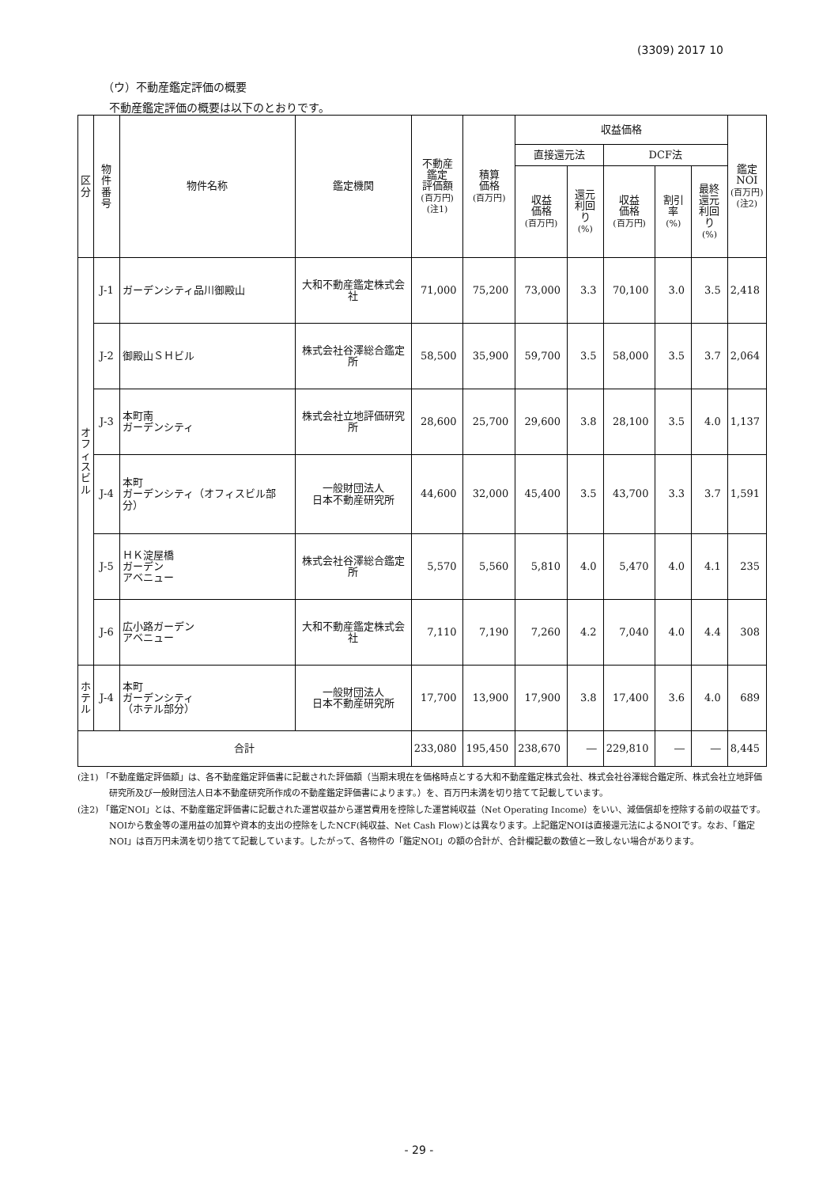(3309) 2017 10
（ウ）不動産鑑定評価の概要
不動産鑑定評価の概要は以下のとおりです。
| 区 分 | 物件 番号 | 物件名称 | 鑑定機関 | 不動産 鑑定 評価額 (百万円) (注1) | 積算 価格 (百万円) | 収益価格 | | | | | 鑑定 NOI (百万円) (注2) |
| --- | --- | --- | --- | --- | --- | --- | --- | --- | --- | --- | --- |
| | | | | | | 直接還元法 | | DCF法 | | | |
| | | | | | | 収益 価格 (百万円) | 還元 利回り (%) | 収益 価格 (百万円) | 割引率 (%) | 最終 還元 利回り (%) | |
| オ フ ィ ス ビ ル | J-1 | ガーデンシティ品川御殿山 | 大和不動産鑑定株式会社 | 71,000 | 75,200 | 73,000 | 3.3 | 70,100 | 3.0 | 3.5 | 2,418 |
| | J-2 | 御殿山ＳＨビル | 株式会社谷澤総合鑑定所 | 58,500 | 35,900 | 59,700 | 3.5 | 58,000 | 3.5 | 3.7 | 2,064 |
| | J-3 | 本町南 ガーデンシティ | 株式会社立地評価研究所 | 28,600 | 25,700 | 29,600 | 3.8 | 28,100 | 3.5 | 4.0 | 1,137 |
| | J-4 | 本町 ガーデンシティ（オフィスビル部分） | 一般財団法人 日本不動産研究所 | 44,600 | 32,000 | 45,400 | 3.5 | 43,700 | 3.3 | 3.7 | 1,591 |
| | J-5 | ＨＫ淀屋橋 ガーデン アベニュー | 株式会社谷澤総合鑑定所 | 5,570 | 5,560 | 5,810 | 4.0 | 5,470 | 4.0 | 4.1 | 235 |
| | J-6 | 広小路ガーデン アベニュー | 大和不動産鑑定株式会社 | 7,110 | 7,190 | 7,260 | 4.2 | 7,040 | 4.0 | 4.4 | 308 |
| ホ テ ル | J-4 | 本町 ガーデンシティ （ホテル部分） | 一般財団法人 日本不動産研究所 | 17,700 | 13,900 | 17,900 | 3.8 | 17,400 | 3.6 | 4.0 | 689 |
| 合計 | | | | 233,080 | 195,450 | 238,670 | ― | 229,810 | ― | ― | 8,445 |
(注1) 「不動産鑑定評価額」は、各不動産鑑定評価書に記載された評価額（当期末現在を価格時点とする大和不動産鑑定株式会社、株式会社谷澤総合鑑定所、株式会社立地評価研究所及び一般財団法人日本不動産研究所作成の不動産鑑定評価書によります。）を、百万円未満を切り捨てて記載しています。
(注2) 「鑑定NOI」とは、不動産鑑定評価書に記載された運営収益から運営費用を控除した運営純収益（Net Operating Income）をいい、減価償却を控除する前の収益です。NOIから敷金等の運用益の加算や資本的支出の控除をしたNCF(純収益、Net Cash Flow)とは異なります。上記鑑定NOIは直接還元法によるNOIです。なお、「鑑定NOI」は百万円未満を切り捨てて記載しています。したがって、各物件の「鑑定NOI」の額の合計が、合計欄記載の数値と一致しない場合があります。
- 29 -